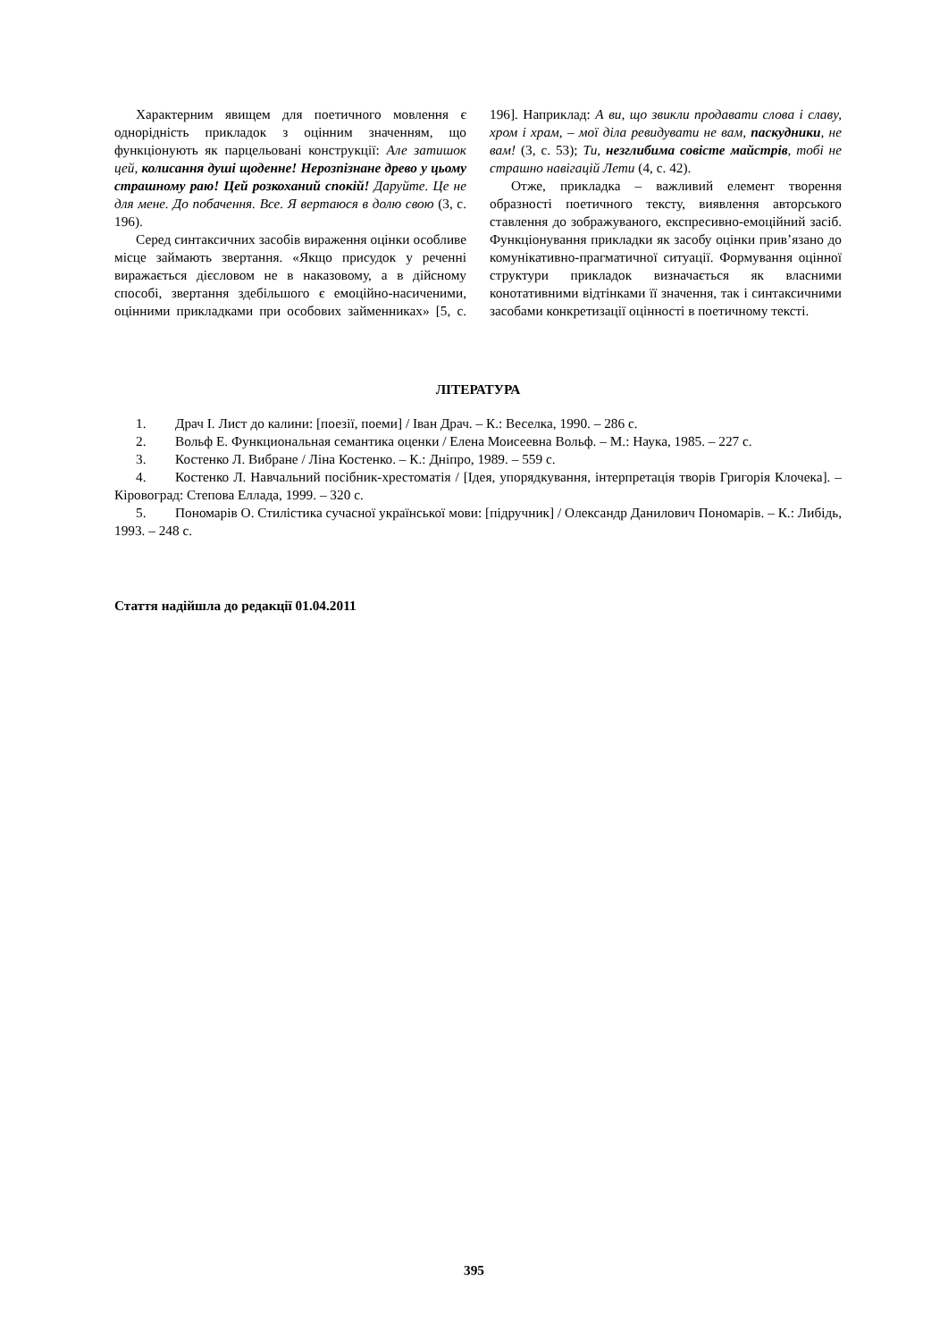Характерним явищем для поетичного мовлення є однорідність прикладок з оцінним значенням, що функціонують як парцельовані конструкції: Але затишок цей, колисання душі щоденне! Нерозпізнане древо у цьому страшному раю! Цей розкоханий спокій! Даруйте. Це не для мене. До побачення. Все. Я вертаюся в долю свою (3, с. 196).
Серед синтаксичних засобів вираження оцінки особливе місце займають звертання. «Якщо присудок у реченні виражається дієсловом не в наказовому, а в дійсному способі, звертання здебільшого є емоційно-насиченими, оцінними прикладками при особових займенниках» [5, с. 196]. Наприклад: А ви, що звикли продавати слова і славу, хром і храм, – мої діла ревидувати не вам, паскудники, не вам! (3, с. 53); Ти, незглибима совісте майстрів, тобі не страшно навігацій Лети (4, с. 42).
Отже, прикладка – важливий елемент творення образності поетичного тексту, виявлення авторського ставлення до зображуваного, експресивно-емоційний засіб. Функціонування прикладки як засобу оцінки прив’язано до комунікативно-прагматичної ситуації. Формування оцінної структури прикладок визначається як власними конотативними відтінками її значення, так і синтаксичними засобами конкретизації оцінності в поетичному тексті.
ЛІТЕРАТУРА
1. Драч І. Лист до калини: [поезії, поеми] / Іван Драч. – К.: Веселка, 1990. – 286 с.
2. Вольф Е. Функциональная семантика оценки / Елена Моисеевна Вольф. – М.: Наука, 1985. – 227 с.
3. Костенко Л. Вибране / Ліна Костенко. – К.: Дніпро, 1989. – 559 с.
4. Костенко Л. Навчальний посібник-хрестоматія / [Ідея, упорядкування, інтерпретація творів Григорія Клочека]. – Кіровоград: Степова Еллада, 1999. – 320 с.
5. Пономарів О. Стилістика сучасної української мови: [підручник] / Олександр Данилович Пономарів. – К.: Либідь, 1993. – 248 с.
Стаття надійшла до редакції 01.04.2011
395